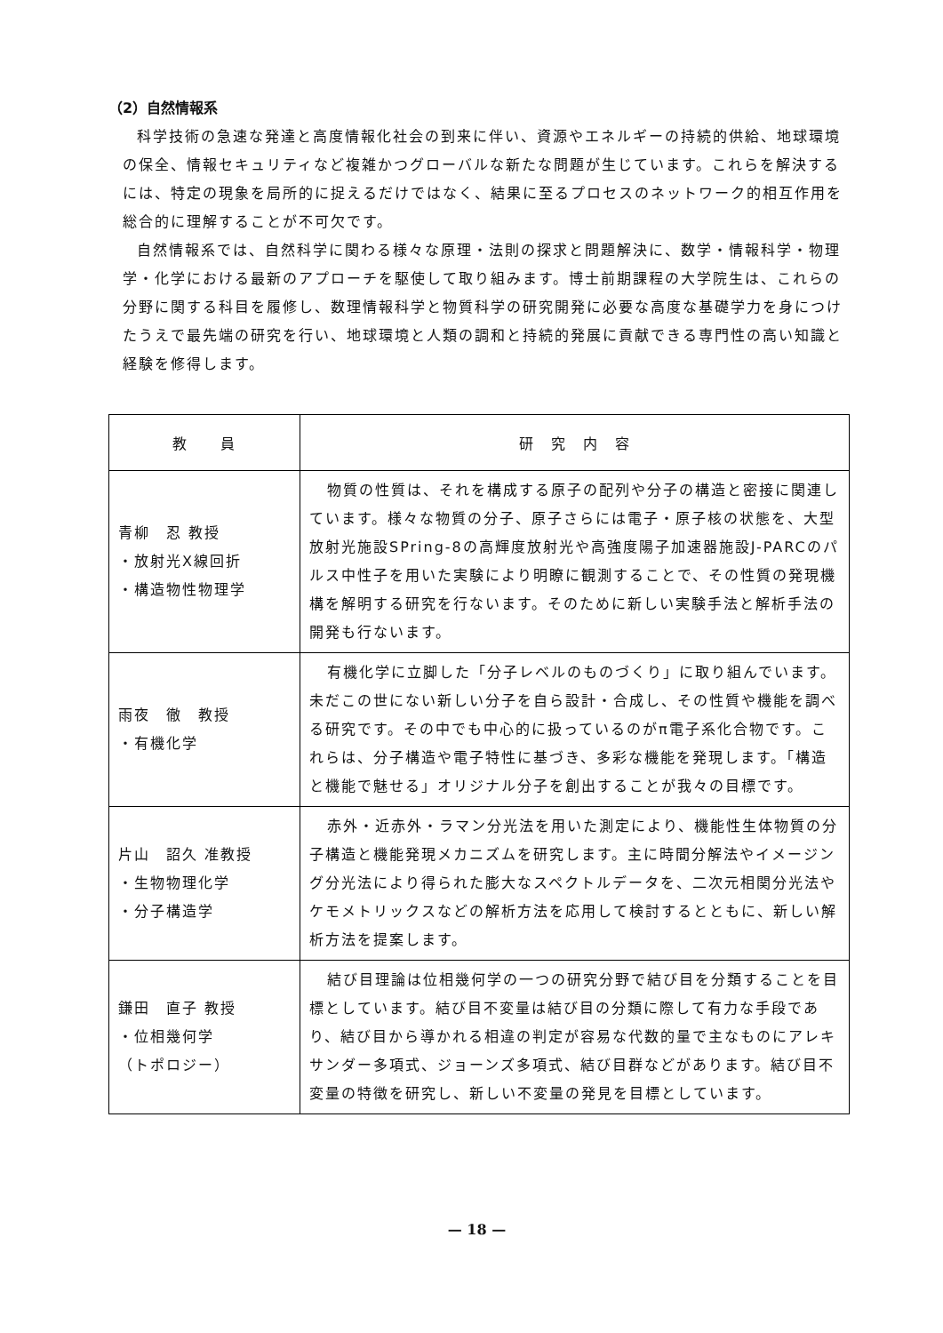（2）自然情報系
科学技術の急速な発達と高度情報化社会の到来に伴い、資源やエネルギーの持続的供給、地球環境の保全、情報セキュリティなど複雑かつグローバルな新たな問題が生じています。これらを解決するには、特定の現象を局所的に捉えるだけではなく、結果に至るプロセスのネットワーク的相互作用を総合的に理解することが不可欠です。
自然情報系では、自然科学に関わる様々な原理・法則の探求と問題解決に、数学・情報科学・物理学・化学における最新のアプローチを駆使して取り組みます。博士前期課程の大学院生は、これらの分野に関する科目を履修し、数理情報科学と物質科学の研究開発に必要な高度な基礎学力を身につけたうえで最先端の研究を行い、地球環境と人類の調和と持続的発展に貢献できる専門性の高い知識と経験を修得します。
| 教 員 | 研 究 内 容 |
| --- | --- |
| 青柳 忍 教授 ・放射光X線回折 ・構造物性物理学 | 物質の性質は、それを構成する原子の配列や分子の構造と密接に関連しています。様々な物質の分子、原子さらには電子・原子核の状態を、大型放射光施設SPring-8の高輝度放射光や高強度陽子加速器施設J-PARCのパルス中性子を用いた実験により明瞭に観測することで、その性質の発現機構を解明する研究を行ないます。そのために新しい実験手法と解析手法の開発も行ないます。 |
| 雨夜 徹 教授 ・有機化学 | 有機化学に立脚した「分子レベルのものづくり」に取り組んでいます。未だこの世にない新しい分子を自ら設計・合成し、その性質や機能を調べる研究です。その中でも中心的に扱っているのがπ電子系化合物です。これらは、分子構造や電子特性に基づき、多彩な機能を発現します。「構造と機能で魅せる」オリジナル分子を創出することが我々の目標です。 |
| 片山 詔久 准教授 ・生物物理化学 ・分子構造学 | 赤外・近赤外・ラマン分光法を用いた測定により、機能性生体物質の分子構造と機能発現メカニズムを研究します。主に時間分解法やイメージング分光法により得られた膨大なスペクトルデータを、二次元相関分光法やケモメトリックスなどの解析方法を応用して検討するとともに、新しい解析方法を提案します。 |
| 鎌田 直子 教授 ・位相幾何学 （トポロジー） | 結び目理論は位相幾何学の一つの研究分野で結び目を分類することを目標としています。結び目不変量は結び目の分類に際して有力な手段であり、結び目から導かれる相違の判定が容易な代数的量で主なものにアレキサンダー多項式、ジョーンズ多項式、結び目群などがあります。結び目不変量の特徴を研究し、新しい不変量の発見を目標としています。 |
— 18 —